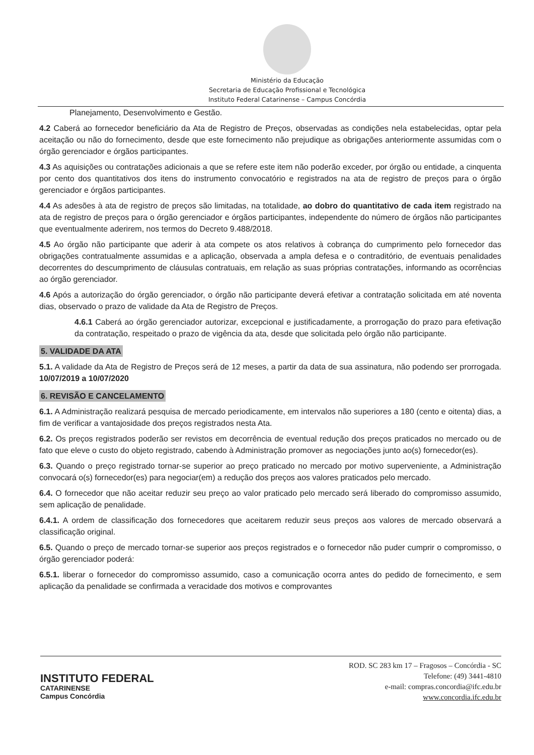Ministério da Educação
Secretaria de Educação Profissional e Tecnológica
Instituto Federal Catarinense – Campus Concórdia
Planejamento, Desenvolvimento e Gestão.
4.2 Caberá ao fornecedor beneficiário da Ata de Registro de Preços, observadas as condições nela estabelecidas, optar pela aceitação ou não do fornecimento, desde que este fornecimento não prejudique as obrigações anteriormente assumidas com o órgão gerenciador e órgãos participantes.
4.3 As aquisições ou contratações adicionais a que se refere este item não poderão exceder, por órgão ou entidade, a cinquenta por cento dos quantitativos dos itens do instrumento convocatório e registrados na ata de registro de preços para o órgão gerenciador e órgãos participantes.
4.4 As adesões à ata de registro de preços são limitadas, na totalidade, ao dobro do quantitativo de cada item registrado na ata de registro de preços para o órgão gerenciador e órgãos participantes, independente do número de órgãos não participantes que eventualmente aderirem, nos termos do Decreto 9.488/2018.
4.5 Ao órgão não participante que aderir à ata compete os atos relativos à cobrança do cumprimento pelo fornecedor das obrigações contratualmente assumidas e a aplicação, observada a ampla defesa e o contraditório, de eventuais penalidades decorrentes do descumprimento de cláusulas contratuais, em relação as suas próprias contratações, informando as ocorrências ao órgão gerenciador.
4.6 Após a autorização do órgão gerenciador, o órgão não participante deverá efetivar a contratação solicitada em até noventa dias, observado o prazo de validade da Ata de Registro de Preços.
4.6.1 Caberá ao órgão gerenciador autorizar, excepcional e justificadamente, a prorrogação do prazo para efetivação da contratação, respeitado o prazo de vigência da ata, desde que solicitada pelo órgão não participante.
5. VALIDADE DA ATA
5.1. A validade da Ata de Registro de Preços será de 12 meses, a partir da data de sua assinatura, não podendo ser prorrogada. 10/07/2019 a 10/07/2020
6. REVISÃO E CANCELAMENTO
6.1. A Administração realizará pesquisa de mercado periodicamente, em intervalos não superiores a 180 (cento e oitenta) dias, a fim de verificar a vantajosidade dos preços registrados nesta Ata.
6.2. Os preços registrados poderão ser revistos em decorrência de eventual redução dos preços praticados no mercado ou de fato que eleve o custo do objeto registrado, cabendo à Administração promover as negociações junto ao(s) fornecedor(es).
6.3. Quando o preço registrado tornar-se superior ao preço praticado no mercado por motivo superveniente, a Administração convocará o(s) fornecedor(es) para negociar(em) a redução dos preços aos valores praticados pelo mercado.
6.4. O fornecedor que não aceitar reduzir seu preço ao valor praticado pelo mercado será liberado do compromisso assumido, sem aplicação de penalidade.
6.4.1. A ordem de classificação dos fornecedores que aceitarem reduzir seus preços aos valores de mercado observará a classificação original.
6.5. Quando o preço de mercado tornar-se superior aos preços registrados e o fornecedor não puder cumprir o compromisso, o órgão gerenciador poderá:
6.5.1. liberar o fornecedor do compromisso assumido, caso a comunicação ocorra antes do pedido de fornecimento, e sem aplicação da penalidade se confirmada a veracidade dos motivos e comprovantes
INSTITUTO FEDERAL
CATARINENSE
Campus Concórdia
ROD. SC 283 km 17 – Fragosos – Concórdia - SC
Telefone: (49) 3441-4810
e-mail: compras.concordia@ifc.edu.br
www.concordia.ifc.edu.br